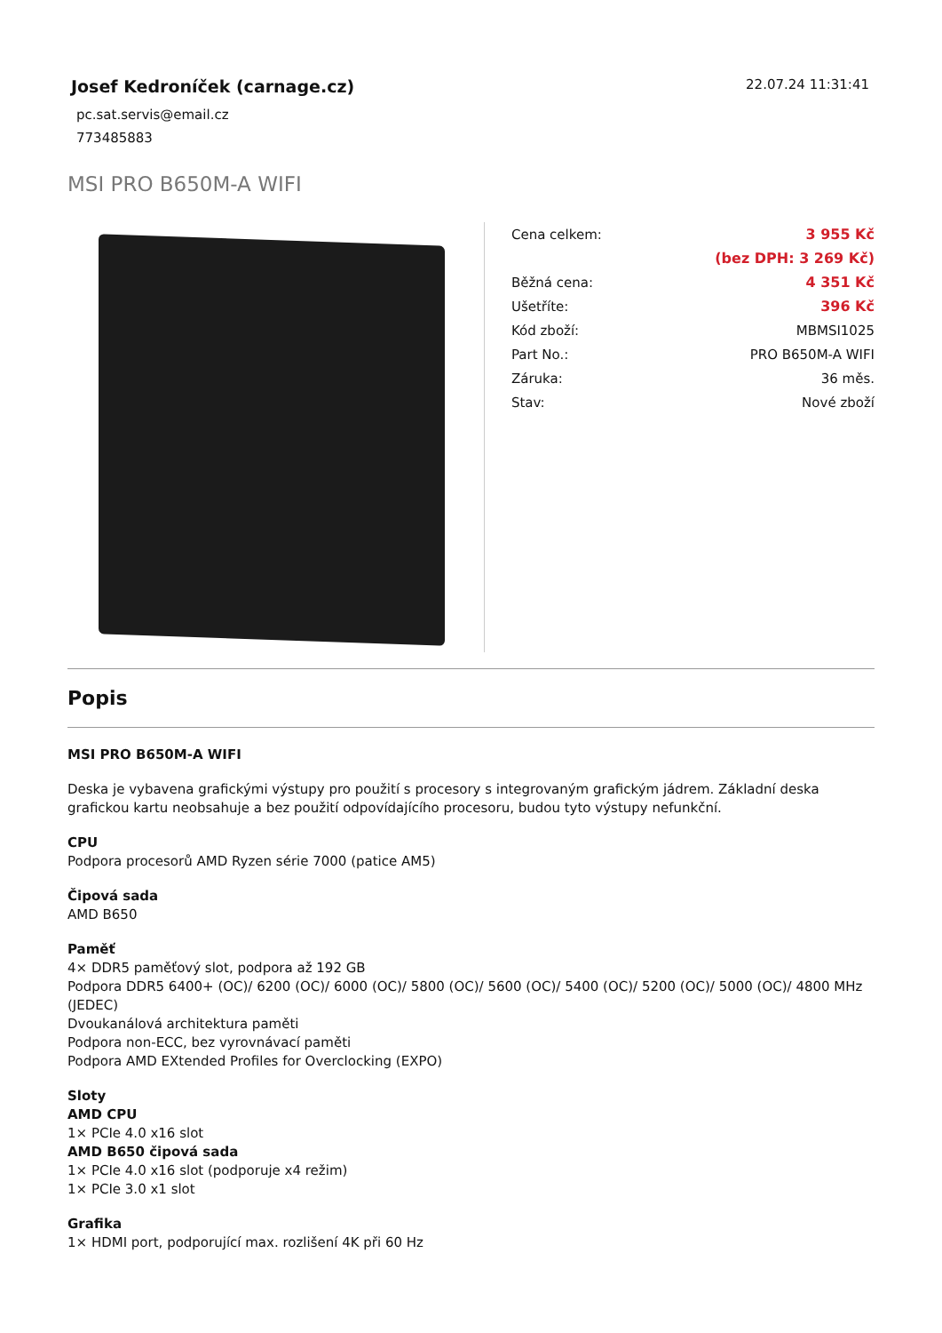Josef Kedroníček (carnage.cz)
pc.sat.servis@email.cz
773485883
22.07.24 11:31:41
MSI PRO B650M-A WIFI
| Cena celkem: | 3 955 Kč |
| | (bez DPH: 3 269 Kč) |
| Běžná cena: | 4 351 Kč |
| Ušetříte: | 396 Kč |
| Kód zboží: | MBMSI1025 |
| Part No.: | PRO B650M-A WIFI |
| Záruka: | 36 měs. |
| Stav: | Nové zboží |
Popis
MSI PRO B650M-A WIFI
Deska je vybavena grafickými výstupy pro použití s procesory s integrovaným grafickým jádrem. Základní deska grafickou kartu neobsahuje a bez použití odpovídajícího procesoru, budou tyto výstupy nefunkční.
CPU
Podpora procesorů AMD Ryzen série 7000 (patice AM5)
Čipová sada
AMD B650
Paměť
4× DDR5 paměťový slot, podpora až 192 GB
Podpora DDR5 6400+ (OC)/ 6200 (OC)/ 6000 (OC)/ 5800 (OC)/ 5600 (OC)/ 5400 (OC)/ 5200 (OC)/ 5000 (OC)/ 4800 MHz (JEDEC)
Dvoukanálová architektura paměti
Podpora non-ECC, bez vyrovnávací paměti
Podpora AMD EXtended Profiles for Overclocking (EXPO)
Sloty
AMD CPU
1× PCIe 4.0 x16 slot
AMD B650 čipová sada
1× PCIe 4.0 x16 slot (podporuje x4 režim)
1× PCIe 3.0 x1 slot
Grafika
1× HDMI port, podporující max. rozlišení 4K při 60 Hz